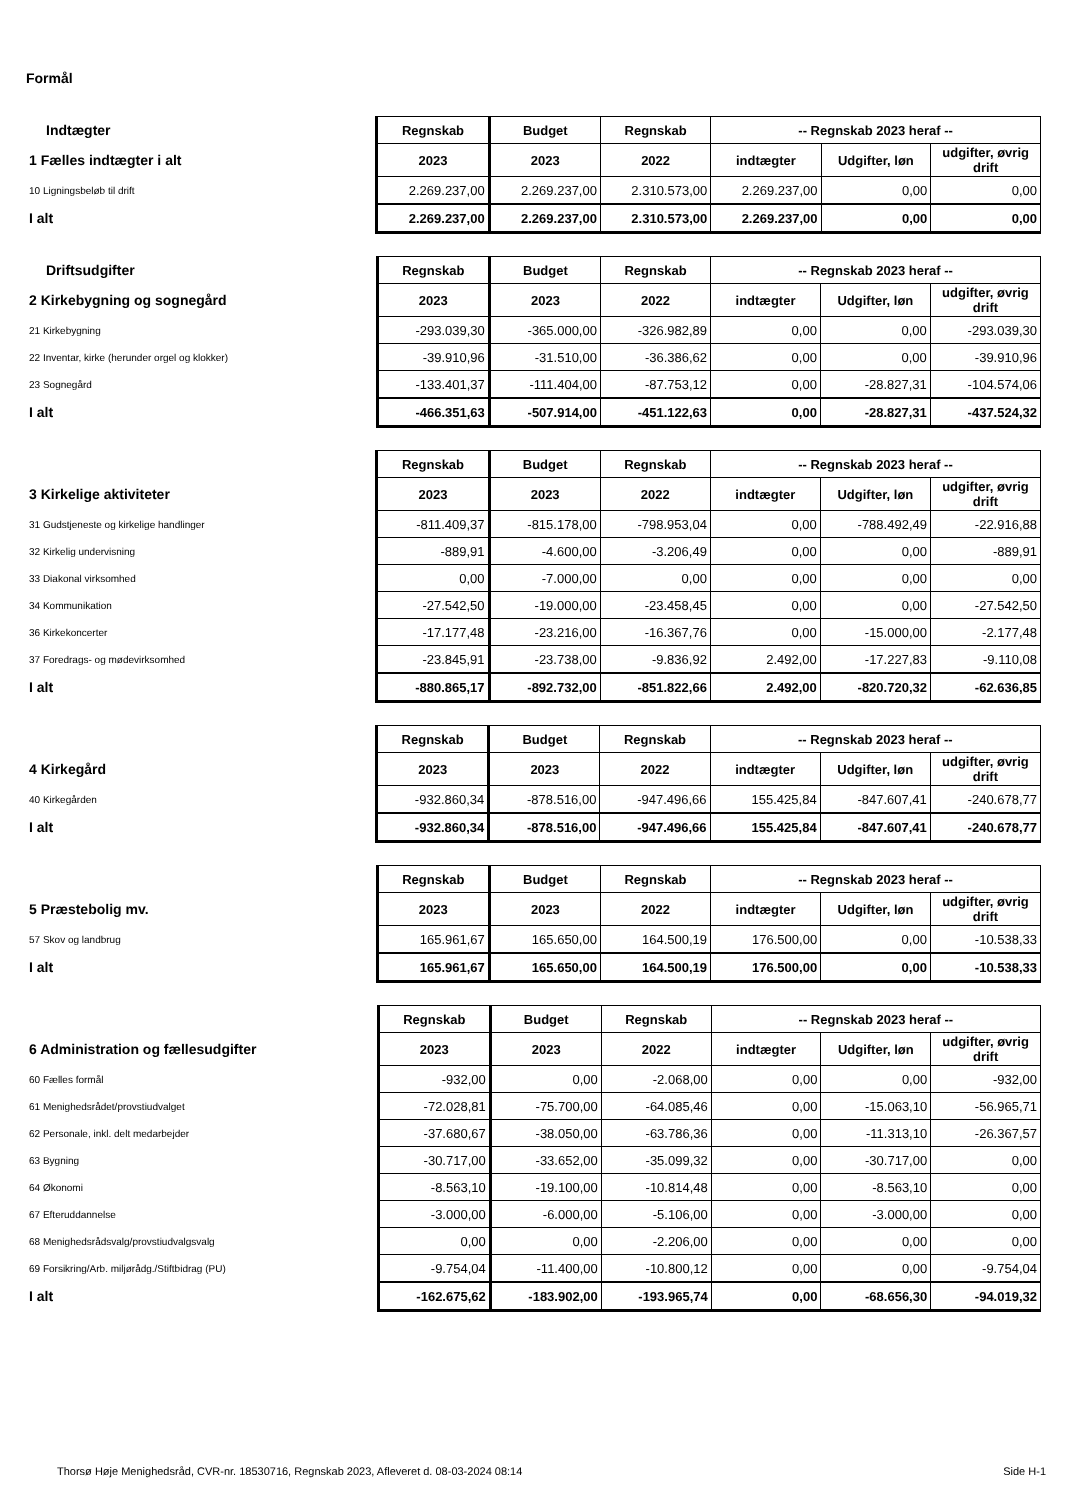Formål
| Indtægter | Regnskab | Budget | Regnskab | -- Regnskab 2023 heraf -- | | |
| --- | --- | --- | --- | --- | --- | --- |
| 1 Fælles indtægter i alt | 2023 | 2023 | 2022 | indtægter | Udgifter, løn | udgifter, øvrig drift |
| 10 Ligningsbeløb til drift | 2.269.237,00 | 2.269.237,00 | 2.310.573,00 | 2.269.237,00 | 0,00 | 0,00 |
| I alt | 2.269.237,00 | 2.269.237,00 | 2.310.573,00 | 2.269.237,00 | 0,00 | 0,00 |
| Driftsudgifter | Regnskab | Budget | Regnskab | -- Regnskab 2023 heraf -- | | |
| --- | --- | --- | --- | --- | --- | --- |
| 2 Kirkebygning og sognegård | 2023 | 2023 | 2022 | indtægter | Udgifter, løn | udgifter, øvrig drift |
| 21 Kirkebygning | -293.039,30 | -365.000,00 | -326.982,89 | 0,00 | 0,00 | -293.039,30 |
| 22 Inventar, kirke (herunder orgel og klokker) | -39.910,96 | -31.510,00 | -36.386,62 | 0,00 | 0,00 | -39.910,96 |
| 23 Sognegård | -133.401,37 | -111.404,00 | -87.753,12 | 0,00 | -28.827,31 | -104.574,06 |
| I alt | -466.351,63 | -507.914,00 | -451.122,63 | 0,00 | -28.827,31 | -437.524,32 |
| | Regnskab | Budget | Regnskab | -- Regnskab 2023 heraf -- | | |
| --- | --- | --- | --- | --- | --- | --- |
| 3 Kirkelige aktiviteter | 2023 | 2023 | 2022 | indtægter | Udgifter, løn | udgifter, øvrig drift |
| 31 Gudstjeneste og kirkelige handlinger | -811.409,37 | -815.178,00 | -798.953,04 | 0,00 | -788.492,49 | -22.916,88 |
| 32 Kirkelig undervisning | -889,91 | -4.600,00 | -3.206,49 | 0,00 | 0,00 | -889,91 |
| 33 Diakonal virksomhed | 0,00 | -7.000,00 | 0,00 | 0,00 | 0,00 | 0,00 |
| 34 Kommunikation | -27.542,50 | -19.000,00 | -23.458,45 | 0,00 | 0,00 | -27.542,50 |
| 36 Kirkekoncerter | -17.177,48 | -23.216,00 | -16.367,76 | 0,00 | -15.000,00 | -2.177,48 |
| 37 Foredrags- og mødevirksomhed | -23.845,91 | -23.738,00 | -9.836,92 | 2.492,00 | -17.227,83 | -9.110,08 |
| I alt | -880.865,17 | -892.732,00 | -851.822,66 | 2.492,00 | -820.720,32 | -62.636,85 |
| | Regnskab | Budget | Regnskab | -- Regnskab 2023 heraf -- | | |
| --- | --- | --- | --- | --- | --- | --- |
| 4 Kirkegård | 2023 | 2023 | 2022 | indtægter | Udgifter, løn | udgifter, øvrig drift |
| 40 Kirkegården | -932.860,34 | -878.516,00 | -947.496,66 | 155.425,84 | -847.607,41 | -240.678,77 |
| I alt | -932.860,34 | -878.516,00 | -947.496,66 | 155.425,84 | -847.607,41 | -240.678,77 |
| | Regnskab | Budget | Regnskab | -- Regnskab 2023 heraf -- | | |
| --- | --- | --- | --- | --- | --- | --- |
| 5 Præstebolig mv. | 2023 | 2023 | 2022 | indtægter | Udgifter, løn | udgifter, øvrig drift |
| 57 Skov og landbrug | 165.961,67 | 165.650,00 | 164.500,19 | 176.500,00 | 0,00 | -10.538,33 |
| I alt | 165.961,67 | 165.650,00 | 164.500,19 | 176.500,00 | 0,00 | -10.538,33 |
| | Regnskab | Budget | Regnskab | -- Regnskab 2023 heraf -- | | |
| --- | --- | --- | --- | --- | --- | --- |
| 6 Administration og fællesudgifter | 2023 | 2023 | 2022 | indtægter | Udgifter, løn | udgifter, øvrig drift |
| 60 Fælles formål | -932,00 | 0,00 | -2.068,00 | 0,00 | 0,00 | -932,00 |
| 61 Menighedsrådet/provstiudvalget | -72.028,81 | -75.700,00 | -64.085,46 | 0,00 | -15.063,10 | -56.965,71 |
| 62 Personale, inkl. delt medarbejder | -37.680,67 | -38.050,00 | -63.786,36 | 0,00 | -11.313,10 | -26.367,57 |
| 63 Bygning | -30.717,00 | -33.652,00 | -35.099,32 | 0,00 | -30.717,00 | 0,00 |
| 64 Økonomi | -8.563,10 | -19.100,00 | -10.814,48 | 0,00 | -8.563,10 | 0,00 |
| 67 Efteruddannelse | -3.000,00 | -6.000,00 | -5.106,00 | 0,00 | -3.000,00 | 0,00 |
| 68 Menighedsrådsvalg/provstiudvalgsvalg | 0,00 | 0,00 | -2.206,00 | 0,00 | 0,00 | 0,00 |
| 69 Forsikring/Arb. miljørådg./Stiftbidrag (PU) | -9.754,04 | -11.400,00 | -10.800,12 | 0,00 | 0,00 | -9.754,04 |
| I alt | -162.675,62 | -183.902,00 | -193.965,74 | 0,00 | -68.656,30 | -94.019,32 |
Thorsø Høje Menighedsråd, CVR-nr. 18530716, Regnskab 2023, Afleveret d. 08-03-2024 08:14 Side H-1